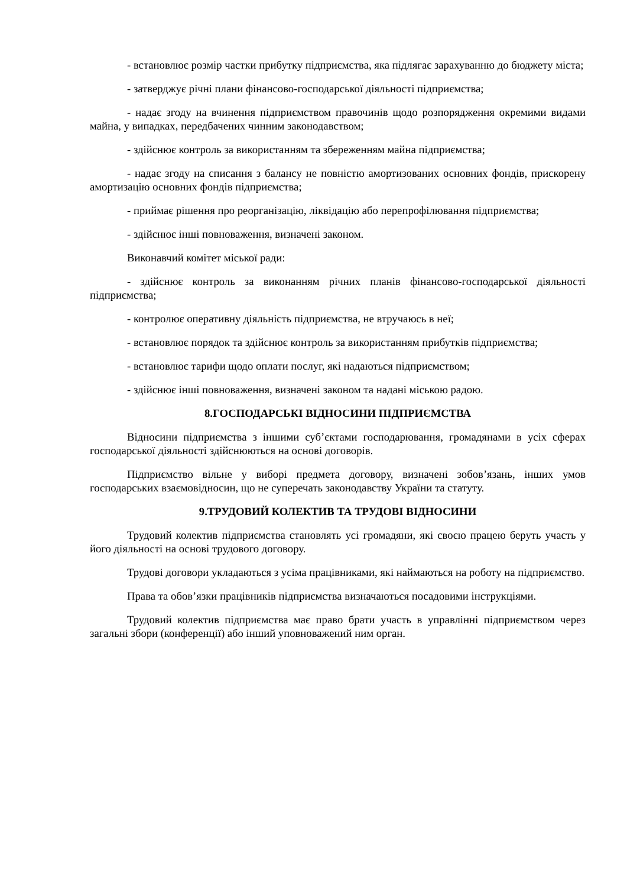- встановлює розмір частки прибутку підприємства, яка підлягає зарахуванню до бюджету міста;
- затверджує річні плани фінансово-господарської діяльності підприємства;
- надає згоду на вчинення підприємством правочинів щодо розпорядження окремими видами майна, у випадках, передбачених чинним законодавством;
- здійснює контроль за використанням та збереженням майна підприємства;
- надає згоду на списання з балансу не повністю амортизованих основних фондів, прискорену амортизацію основних фондів підприємства;
- приймає рішення про реорганізацію, ліквідацію або перепрофілювання підприємства;
- здійснює інші повноваження, визначені законом.
Виконавчий комітет міської ради:
- здійснює контроль за виконанням річних планів фінансово-господарської діяльності підприємства;
- контролює оперативну діяльність підприємства, не втручаюсь в неї;
- встановлює порядок та здійснює контроль за використанням прибутків підприємства;
- встановлює тарифи щодо оплати послуг, які надаються підприємством;
- здійснює інші повноваження, визначені законом та надані міською радою.
8.ГОСПОДАРСЬКІ ВІДНОСИНИ ПІДПРИЄМСТВА
Відносини підприємства з іншими суб’єктами господарювання, громадянами в усіх сферах господарської діяльності здійснюються на основі договорів.
Підприємство вільне у виборі предмета договору, визначені зобов’язань, інших умов господарських взаємовідносин, що не суперечать законодавству України та статуту.
9.ТРУДОВИЙ КОЛЕКТИВ ТА ТРУДОВІ ВІДНОСИНИ
Трудовий колектив підприємства становлять усі громадяни, які своєю працею беруть участь у його діяльності на основі трудового договору.
Трудові договори укладаються з усіма працівниками, які наймаються на роботу на підприємство.
Права та обов’язки працівників підприємства визначаються посадовими інструкціями.
Трудовий колектив підприємства має право брати участь в управлінні підприємством через загальні збори (конференції) або інший уповноважений ним орган.